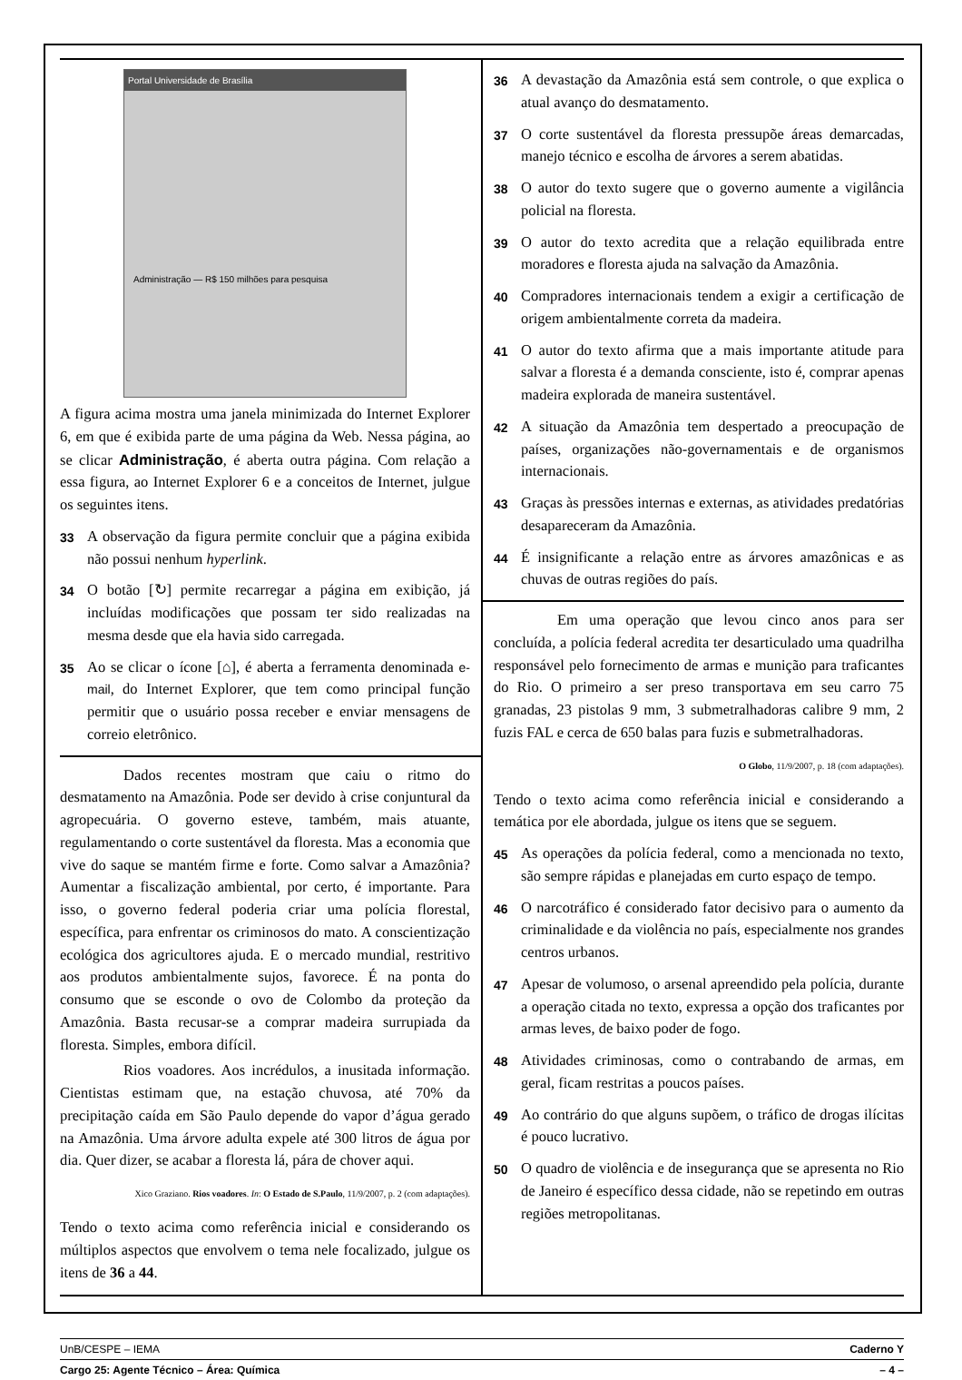Portal Universidade de Brasília
Administração — R$ 150 milhões para pesquisa
A figura acima mostra uma janela minimizada do Internet Explorer 6, em que é exibida parte de uma página da Web. Nessa página, ao se clicar Administração, é aberta outra página. Com relação a essa figura, ao Internet Explorer 6 e a conceitos de Internet, julgue os seguintes itens.
33 A observação da figura permite concluir que a página exibida não possui nenhum hyperlink.
34 O botão [↻] permite recarregar a página em exibição, já incluídas modificações que possam ter sido realizadas na mesma desde que ela havia sido carregada.
35 Ao se clicar o ícone [⌂], é aberta a ferramenta denominada e-mail, do Internet Explorer, que tem como principal função permitir que o usuário possa receber e enviar mensagens de correio eletrônico.
Dados recentes mostram que caiu o ritmo do desmatamento na Amazônia. Pode ser devido à crise conjuntural da agropecuária. O governo esteve, também, mais atuante, regulamentando o corte sustentável da floresta. Mas a economia que vive do saque se mantém firme e forte. Como salvar a Amazônia? Aumentar a fiscalização ambiental, por certo, é importante. Para isso, o governo federal poderia criar uma polícia florestal, específica, para enfrentar os criminosos do mato. A conscientização ecológica dos agricultores ajuda. E o mercado mundial, restritivo aos produtos ambientalmente sujos, favorece. É na ponta do consumo que se esconde o ovo de Colombo da proteção da Amazônia. Basta recusar-se a comprar madeira surrupiada da floresta. Simples, embora difícil.
Rios voadores. Aos incrédulos, a inusitada informação. Cientistas estimam que, na estação chuvosa, até 70% da precipitação caída em São Paulo depende do vapor d’água gerado na Amazônia. Uma árvore adulta expele até 300 litros de água por dia. Quer dizer, se acabar a floresta lá, pára de chover aqui.
Xico Graziano. Rios voadores. In: O Estado de S.Paulo, 11/9/2007, p. 2 (com adaptações).
Tendo o texto acima como referência inicial e considerando os múltiplos aspectos que envolvem o tema nele focalizado, julgue os itens de 36 a 44.
36 A devastação da Amazônia está sem controle, o que explica o atual avanço do desmatamento.
37 O corte sustentável da floresta pressupõe áreas demarcadas, manejo técnico e escolha de árvores a serem abatidas.
38 O autor do texto sugere que o governo aumente a vigilância policial na floresta.
39 O autor do texto acredita que a relação equilibrada entre moradores e floresta ajuda na salvação da Amazônia.
40 Compradores internacionais tendem a exigir a certificação de origem ambientalmente correta da madeira.
41 O autor do texto afirma que a mais importante atitude para salvar a floresta é a demanda consciente, isto é, comprar apenas madeira explorada de maneira sustentável.
42 A situação da Amazônia tem despertado a preocupação de países, organizações não-governamentais e de organismos internacionais.
43 Graças às pressões internas e externas, as atividades predatórias desapareceram da Amazônia.
44 É insignificante a relação entre as árvores amazônicas e as chuvas de outras regiões do país.
Em uma operação que levou cinco anos para ser concluída, a polícia federal acredita ter desarticulado uma quadrilha responsável pelo fornecimento de armas e munição para traficantes do Rio. O primeiro a ser preso transportava em seu carro 75 granadas, 23 pistolas 9 mm, 3 submetralhadoras calibre 9 mm, 2 fuzis FAL e cerca de 650 balas para fuzis e submetralhadoras.
O Globo, 11/9/2007, p. 18 (com adaptações).
Tendo o texto acima como referência inicial e considerando a temática por ele abordada, julgue os itens que se seguem.
45 As operações da polícia federal, como a mencionada no texto, são sempre rápidas e planejadas em curto espaço de tempo.
46 O narcotráfico é considerado fator decisivo para o aumento da criminalidade e da violência no país, especialmente nos grandes centros urbanos.
47 Apesar de volumoso, o arsenal apreendido pela polícia, durante a operação citada no texto, expressa a opção dos traficantes por armas leves, de baixo poder de fogo.
48 Atividades criminosas, como o contrabando de armas, em geral, ficam restritas a poucos países.
49 Ao contrário do que alguns supõem, o tráfico de drogas ilícitas é pouco lucrativo.
50 O quadro de violência e de insegurança que se apresenta no Rio de Janeiro é específico dessa cidade, não se repetindo em outras regiões metropolitanas.
UnB/CESPE – IEMA Caderno Y
Cargo 25: Agente Técnico – Área: Química – 4 –